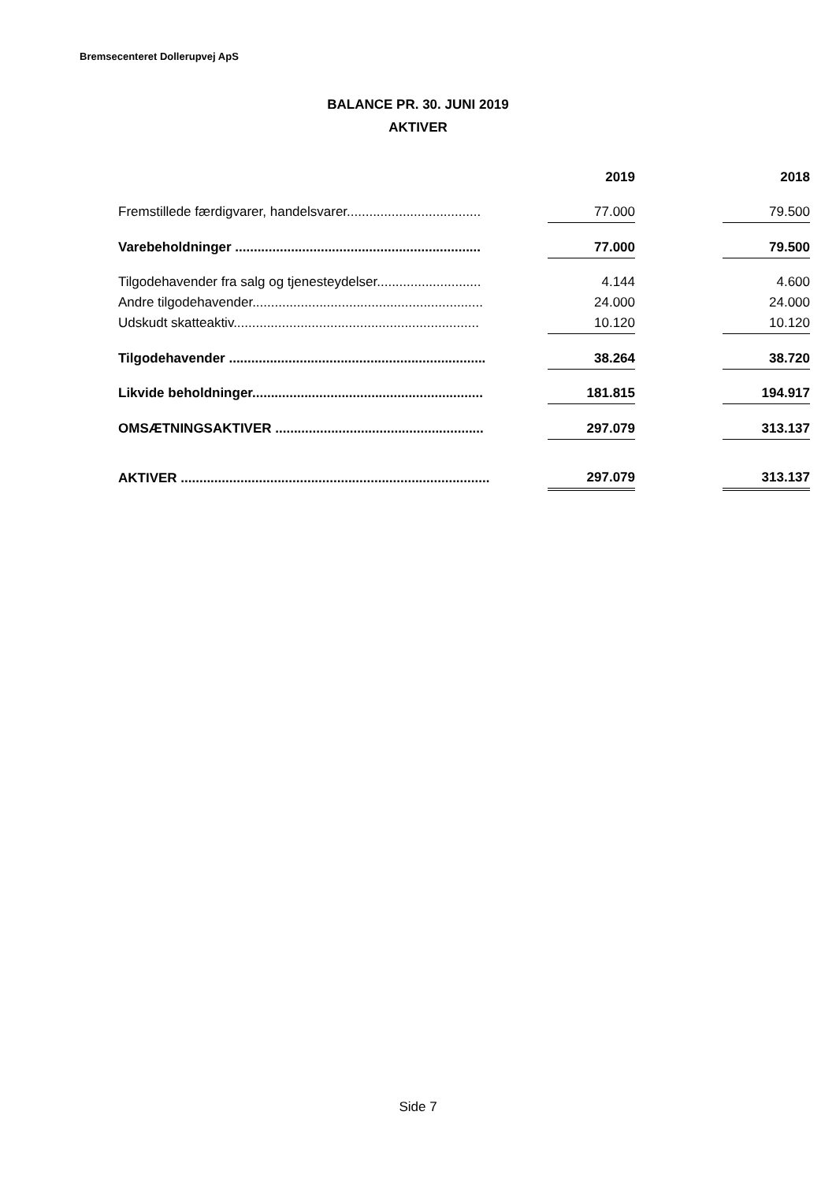Bremsecenteret Dollerupvej ApS
BALANCE PR. 30. JUNI 2019
AKTIVER
| | 2019 | | 2018 |
| --- | --- | --- | --- |
| Fremstillede færdigvarer, handelsvarer.................................... | 77.000 | | 79.500 |
| Varebeholdninger .................................................................. | 77.000 | | 79.500 |
| Tilgodehavender fra salg og tjenesteydelser............................ | 4.144 | | 4.600 |
| Andre tilgodehavender.............................................................. | 24.000 | | 24.000 |
| Udskudt skatteaktiv.................................................................. | 10.120 | | 10.120 |
| Tilgodehavender ..................................................................... | 38.264 | | 38.720 |
| Likvide beholdninger.............................................................. | 181.815 | | 194.917 |
| OMSÆTNINGSAKTIVER ........................................................ | 297.079 | | 313.137 |
| AKTIVER ................................................................................... | 297.079 | | 313.137 |
Side 7